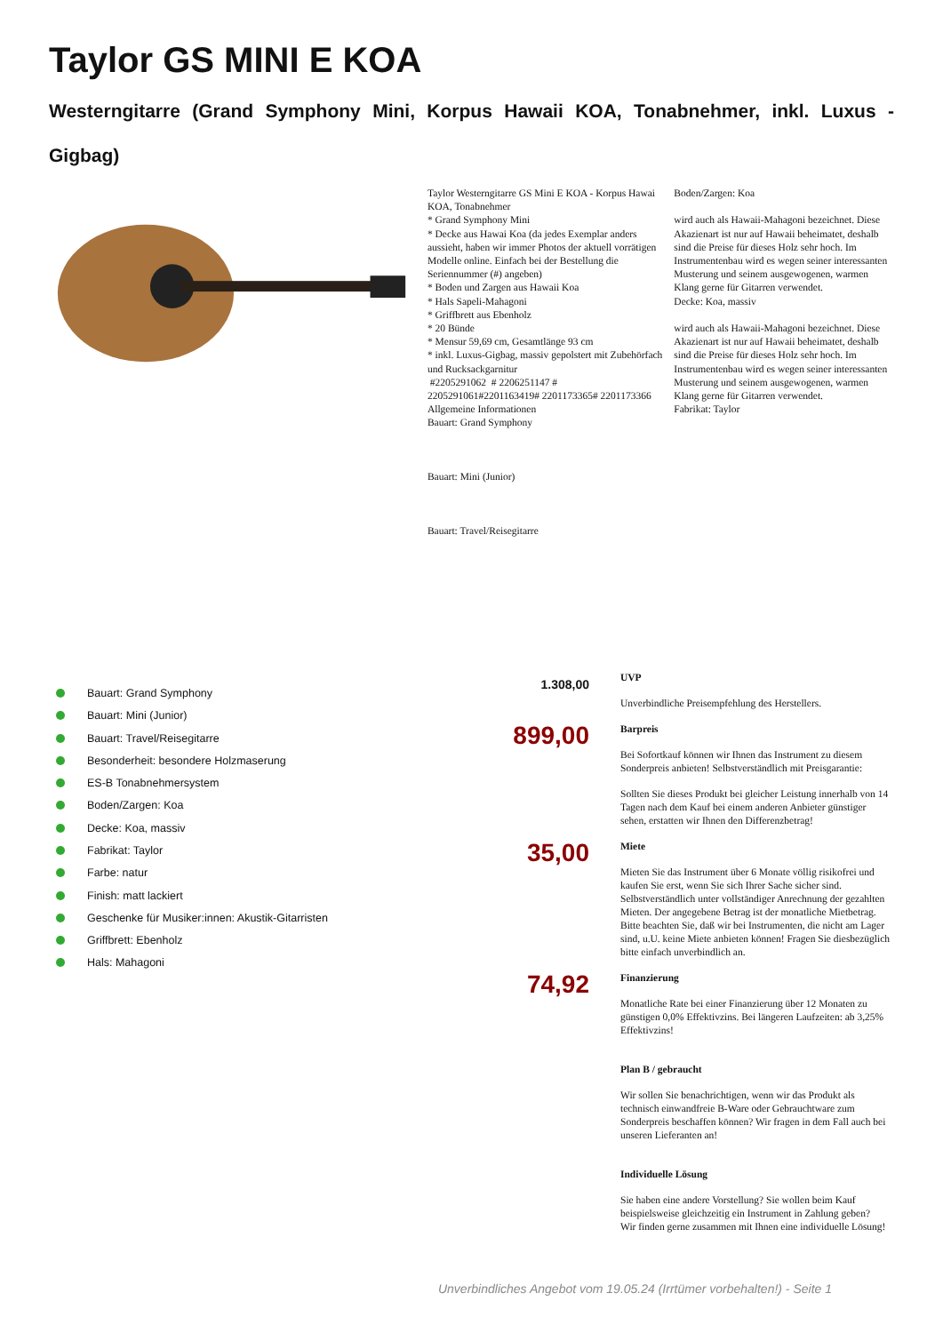Taylor GS MINI E KOA
Westerngitarre (Grand Symphony Mini, Korpus Hawaii KOA, Tonabnehmer, inkl. Luxus - Gigbag)
Taylor Westerngitarre GS Mini E KOA - Korpus Hawai KOA, Tonabnehmer
* Grand Symphony Mini
* Decke aus Hawai Koa (da jedes Exemplar anders aussieht, haben wir immer Photos der aktuell vorrätigen Modelle online. Einfach bei der Bestellung die Seriennummer (#) angeben)
* Boden und Zargen aus Hawaii Koa
* Hals Sapeli-Mahagoni
* Griffbrett aus Ebenholz
* 20 Bünde
* Mensur 59,69 cm, Gesamtlänge 93 cm
* inkl. Luxus-Gigbag, massiv gepolstert mit Zubehörfach und Rucksackgarnitur
#2205291062 # 2206251147 # 2205291061#2201163419# 2201173365# 2201173366
Allgemeine Informationen
Bauart: Grand Symphony
Bauart: Mini (Junior)
Bauart: Travel/Reisegitarre
Boden/Zargen: Koa
wird auch als Hawaii-Mahagoni bezeichnet. Diese Akazienart ist nur auf Hawaii beheimatet, deshalb sind die Preise für dieses Holz sehr hoch. Im Instrumentenbau wird es wegen seiner interessanten Musterung und seinem ausgewogenen, warmen Klang gerne für Gitarren verwendet.
Decke: Koa, massiv
wird auch als Hawaii-Mahagoni bezeichnet. Diese Akazienart ist nur auf Hawaii beheimatet, deshalb sind die Preise für dieses Holz sehr hoch. Im Instrumentenbau wird es wegen seiner interessanten Musterung und seinem ausgewogenen, warmen Klang gerne für Gitarren verwendet.
Fabrikat: Taylor
Bauart: Grand Symphony
Bauart: Mini (Junior)
Bauart: Travel/Reisegitarre
Besonderheit: besondere Holzmaserung
ES-B Tonabnehmersystem
Boden/Zargen: Koa
Decke: Koa, massiv
Fabrikat: Taylor
Farbe: natur
Finish: matt lackiert
Geschenke für Musiker:innen: Akustik-Gitarristen
Griffbrett: Ebenholz
Hals: Mahagoni
1.308,00
UVP
Unverbindliche Preisempfehlung des Herstellers.
899,00
Barpreis
Bei Sofortkauf können wir Ihnen das Instrument zu diesem Sonderpreis anbieten! Selbstverständlich mit Preisgarantie:
Sollten Sie dieses Produkt bei gleicher Leistung innerhalb von 14 Tagen nach dem Kauf bei einem anderen Anbieter günstiger sehen, erstatten wir Ihnen den Differenzbetrag!
35,00
Miete
Mieten Sie das Instrument über 6 Monate völlig risikofrei und kaufen Sie erst, wenn Sie sich Ihrer Sache sicher sind. Selbstverständlich unter vollständiger Anrechnung der gezahlten Mieten. Der angegebene Betrag ist der monatliche Mietbetrag. Bitte beachten Sie, daß wir bei Instrumenten, die nicht am Lager sind, u.U. keine Miete anbieten können! Fragen Sie diesbezüglich bitte einfach unverbindlich an.
74,92
Finanzierung
Monatliche Rate bei einer Finanzierung über 12 Monaten zu günstigen 0,0% Effektivzins. Bei längeren Laufzeiten: ab 3,25% Effektivzins!
Plan B / gebraucht
Wir sollen Sie benachrichtigen, wenn wir das Produkt als technisch einwandfreie B-Ware oder Gebrauchtware zum Sonderpreis beschaffen können? Wir fragen in dem Fall auch bei unseren Lieferanten an!
Individuelle Lösung
Sie haben eine andere Vorstellung? Sie wollen beim Kauf beispielsweise gleichzeitig ein Instrument in Zahlung geben?
Wir finden gerne zusammen mit Ihnen eine individuelle Lösung!
Unverbindliches Angebot vom 19.05.24 (Irrtümer vorbehalten!) - Seite 1